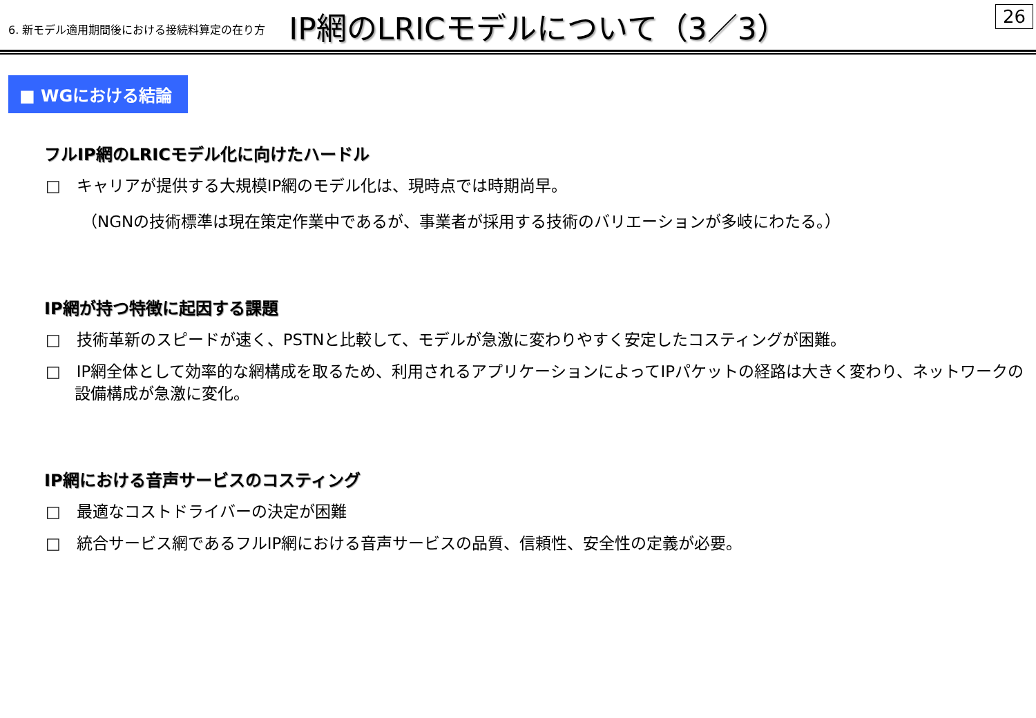6. 新モデル適用期間後における接続料算定の在り方 IP網のLRICモデルについて（3／3） 26
■ WGにおける結論
フルIP網のLRICモデル化に向けたハードル
□　キャリアが提供する大規模IP網のモデル化は、現時点では時期尚早。
（NGNの技術標準は現在策定作業中であるが、事業者が採用する技術のバリエーションが多岐にわたる。）
IP網が持つ特徴に起因する課題
□　技術革新のスピードが速く、PSTNと比較して、モデルが急激に変わりやすく安定したコスティングが困難。
□　IP網全体として効率的な網構成を取るため、利用されるアプリケーションによってIPパケットの経路は大きく変わり、ネットワークの設備構成が急激に変化。
IP網における音声サービスのコスティング
□　最適なコストドライバーの決定が困難
□　統合サービス網であるフルIP網における音声サービスの品質、信頼性、安全性の定義が必要。